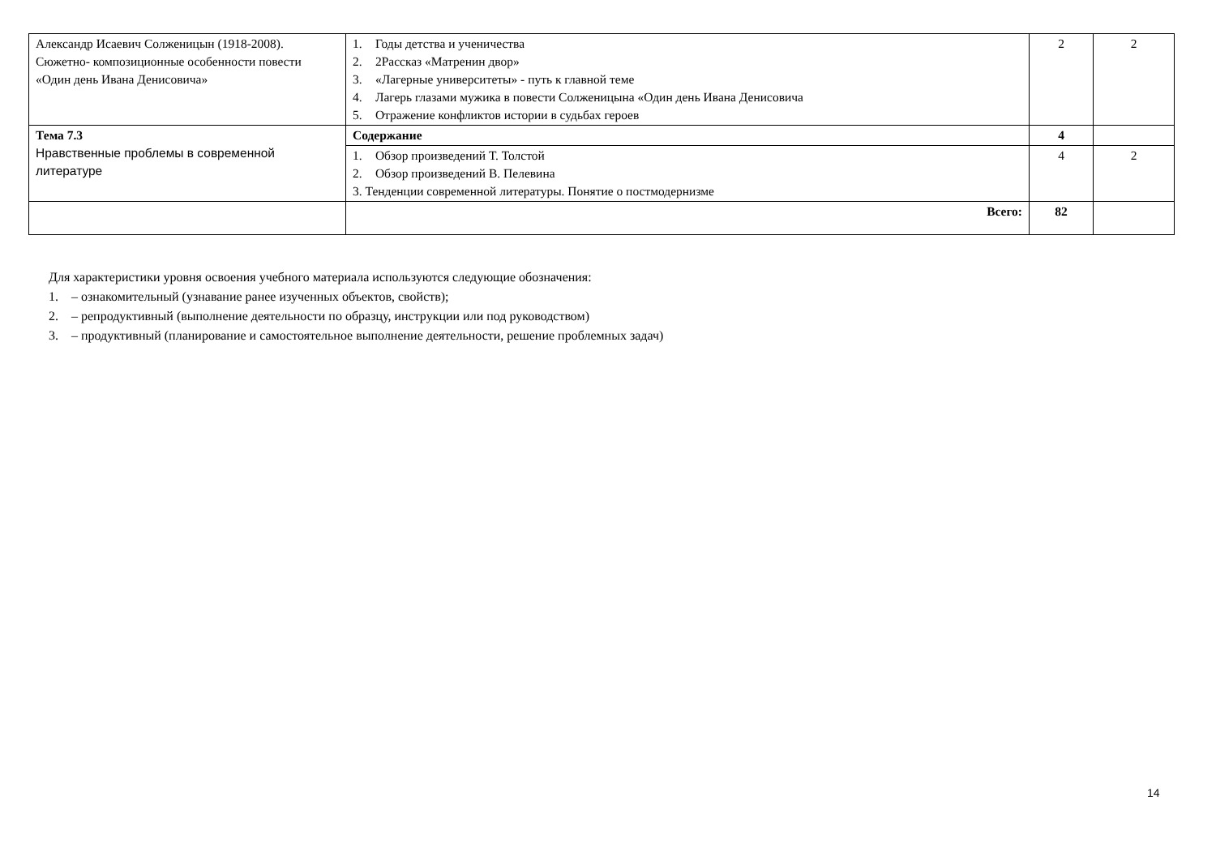| Александр Исаевич Солженицын (1918-2008). Сюжетно- композиционные особенности повести «Один день Ивана Денисовича» | 1. Годы детства и ученичества 2. 2Рассказ «Матренин двор» 3. «Лагерные университеты» - путь к главной теме 4. Лагерь глазами мужика в повести Солженицына «Один день Ивана Денисовича 5. Отражение конфликтов истории в судьбах героев | 2 | 2 |
| Тема 7.3 Нравственные проблемы в современной литературе | Содержание | 4 | |
| | 1. Обзор произведений Т. Толстой 2. Обзор произведений В. Пелевина 3. Тенденции современной литературы. Понятие о постмодернизме | 4 | 2 |
| | Всего: | 82 | |
Для характеристики уровня освоения учебного материала используются следующие обозначения:
1. – ознакомительный (узнавание ранее изученных объектов, свойств);
2. – репродуктивный (выполнение деятельности по образцу, инструкции или под руководством)
3. – продуктивный (планирование и самостоятельное выполнение деятельности, решение проблемных задач)
14